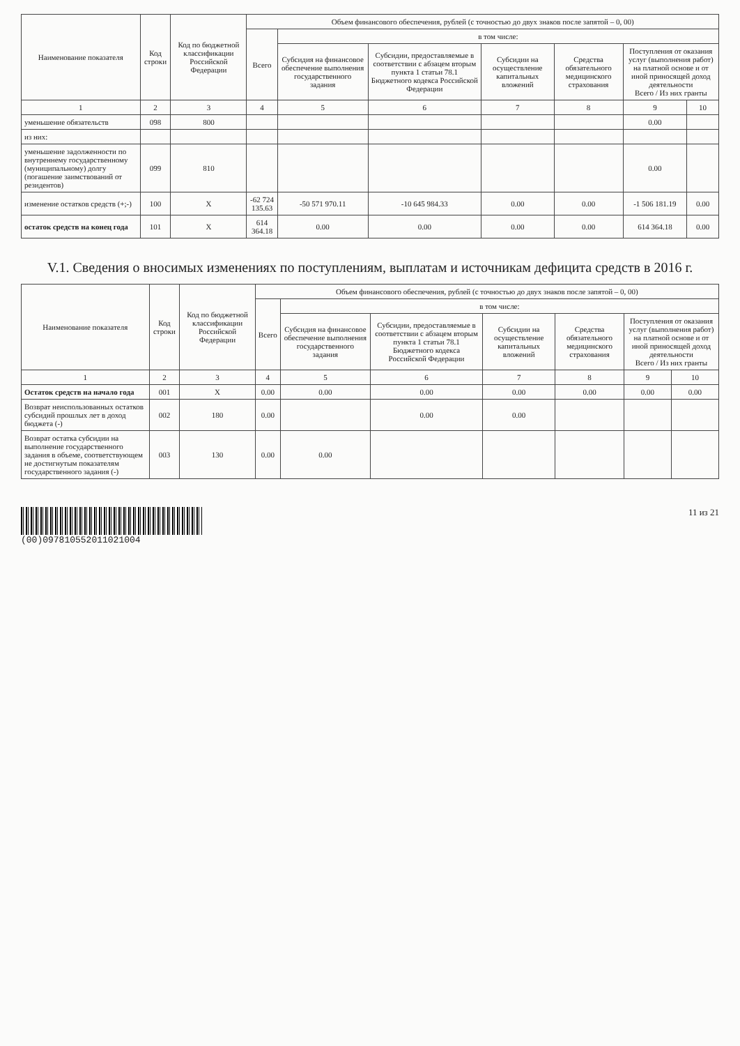| Наименование показателя | Код строки | Код по бюджетной классификации Российской Федерации | Объем финансового обеспечения, рублей (с точностью до двух знаков после запятой – 0, 00) | | | | | | |
| --- | --- | --- | --- | --- | --- | --- | --- | --- | --- |
| | | | Всего | в том числе: | | | | | |
| | | | | Субсидия на финансовое обеспечение выполнения государственного задания | Субсидии, предоставляемые в соответствии с абзацем вторым пункта 1 статьи 78.1 Бюджетного кодекса Российской Федерации | Субсидии на осуществление капитальных вложений | Средства обязательного медицинского страхования | Поступления от оказания услуг (выполнения работ) на платной основе и от иной приносящей доход деятельности Всего / Из них гранты | |
| 1 | 2 | 3 | 4 | 5 | 6 | 7 | 8 | 9 | 10 |
| уменьшение обязательств | 098 | 800 | | | | | | 0.00 | |
| из них: | | | | | | | | | |
| уменьшение задолженности по внутреннему государственному (муниципальному) долгу (погашение заимствований от резидентов) | 099 | 810 | | | | | | 0.00 | |
| изменение остатков средств (+;-) | 100 | X | -62 724 135.63 | -50 571 970.11 | -10 645 984.33 | 0.00 | 0.00 | -1 506 181.19 | 0.00 |
| остаток средств на конец года | 101 | X | 614 364.18 | 0.00 | 0.00 | 0.00 | 0.00 | 614 364.18 | 0.00 |
V.1. Сведения о вносимых изменениях по поступлениям, выплатам и источникам дефицита средств в 2016 г.
| Наименование показателя | Код строки | Код по бюджетной классификации Российской Федерации | Объем финансового обеспечения, рублей (с точностью до двух знаков после запятой – 0, 00) | | | | | | |
| --- | --- | --- | --- | --- | --- | --- | --- | --- | --- |
| | | | Всего | в том числе: | | | | | |
| | | | | Субсидия на финансовое обеспечение выполнения государственного задания | Субсидии, предоставляемые в соответствии с абзацем вторым пункта 1 статьи 78.1 Бюджетного кодекса Российской Федерации | Субсидии на осуществление капитальных вложений | Средства обязательного медицинского страхования | Поступления от оказания услуг (выполнения работ) на платной основе и от иной приносящей доход деятельности Всего / Из них гранты | |
| 1 | 2 | 3 | 4 | 5 | 6 | 7 | 8 | 9 | 10 |
| Остаток средств на начало года | 001 | X | 0.00 | 0.00 | 0.00 | 0.00 | 0.00 | 0.00 | 0.00 |
| Возврат неиспользованных остатков субсидий прошлых лет в доход бюджета (-) | 002 | 180 | 0.00 | | 0.00 | 0.00 | | | |
| Возврат остатка субсидии на выполнение государственного задания в объеме, соответствующем не достигнутым показателям государственного задания (-) | 003 | 130 | 0.00 | 0.00 | | | | | |
(00)097810552011021004 11 из 21